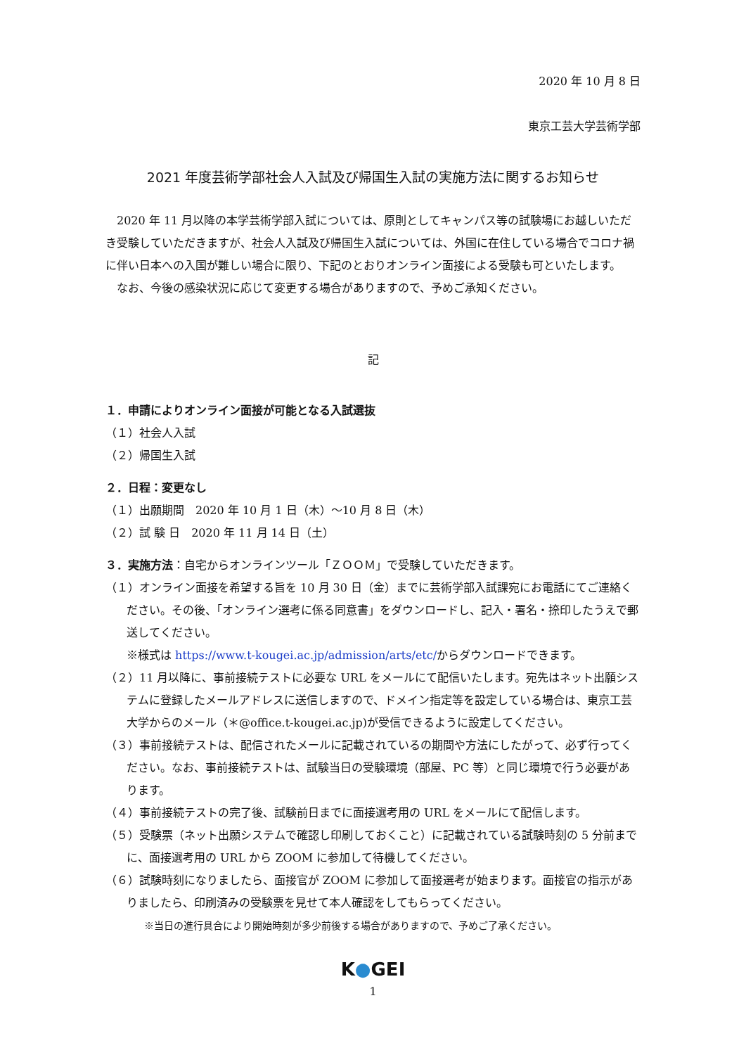2020 年 10 月 8 日
東京工芸大学芸術学部
2021 年度芸術学部社会人入試及び帰国生入試の実施方法に関するお知らせ
　2020 年 11 月以降の本学芸術学部入試については、原則としてキャンパス等の試験場にお越しいただき受験していただきますが、社会人入試及び帰国生入試については、外国に在住している場合でコロナ禍に伴い日本への入国が難しい場合に限り、下記のとおりオンライン面接による受験も可といたします。
　なお、今後の感染状況に応じて変更する場合がありますので、予めご承知ください。
記
１．申請によりオンライン面接が可能となる入試選抜
（１）社会人入試
（２）帰国生入試
２．日程：変更なし
（１）出願期間　2020 年 10 月 1 日（木）～10 月 8 日（木）
（２）試 験 日　2020 年 11 月 14 日（土）
３．実施方法：自宅からオンラインツール「ＺＯＯＭ」で受験していただきます。
（１）オンライン面接を希望する旨を 10 月 30 日（金）までに芸術学部入試課宛にお電話にてご連絡ください。その後、「オンライン選考に係る同意書」をダウンロードし、記入・署名・捺印したうえで郵送してください。
※様式は https://www.t-kougei.ac.jp/admission/arts/etc/からダウンロードできます。
（２）11 月以降に、事前接続テストに必要な URL をメールにて配信いたします。宛先はネット出願システムに登録したメールアドレスに送信しますので、ドメイン指定等を設定している場合は、東京工芸大学からのメール（＊@office.t-kougei.ac.jp)が受信できるように設定してください。
（３）事前接続テストは、配信されたメールに記載されているの期間や方法にしたがって、必ず行ってください。なお、事前接続テストは、試験当日の受験環境（部屋、PC 等）と同じ環境で行う必要があります。
（４）事前接続テストの完了後、試験前日までに面接選考用の URL をメールにて配信します。
（５）受験票（ネット出願システムで確認し印刷しておくこと）に記載されている試験時刻の 5 分前までに、面接選考用の URL から ZOOM に参加して待機してください。
（６）試験時刻になりましたら、面接官が ZOOM に参加して面接選考が始まります。面接官の指示がありましたら、印刷済みの受験票を見せて本人確認をしてもらってください。
※当日の進行具合により開始時刻が多少前後する場合がありますので、予めご了承ください。
K●GEI
1